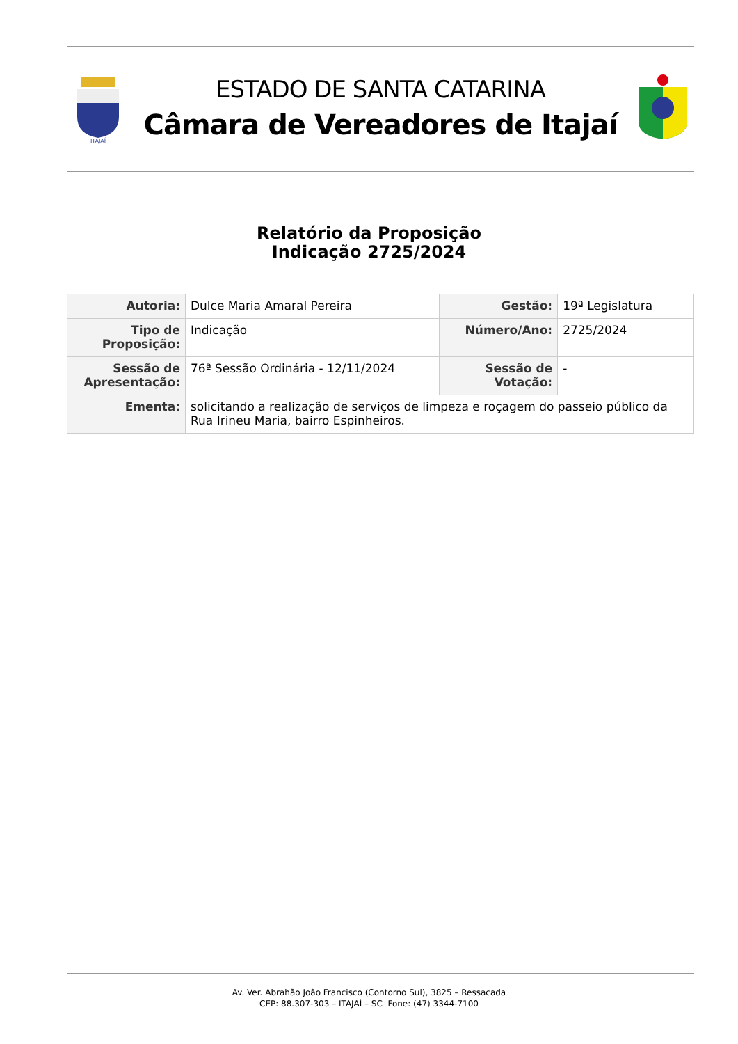ITAJAÍ
ESTADO DE SANTA CATARINA
Câmara de Vereadores de Itajaí
Relatório da Proposição
Indicação 2725/2024
| Autoria: | Dulce Maria Amaral Pereira | Gestão: | 19ª Legislatura |
| Tipo de Proposição: | Indicação | Número/Ano: | 2725/2024 |
| Sessão de Apresentação: | 76ª Sessão Ordinária - 12/11/2024 | Sessão de Votação: | - |
| Ementa: | solicitando a realização de serviços de limpeza e roçagem do passeio público da Rua Irineu Maria, bairro Espinheiros. | | |
Av. Ver. Abrahão João Francisco (Contorno Sul), 3825 – Ressacada
CEP: 88.307-303 – ITAJAÍ – SC Fone: (47) 3344-7100